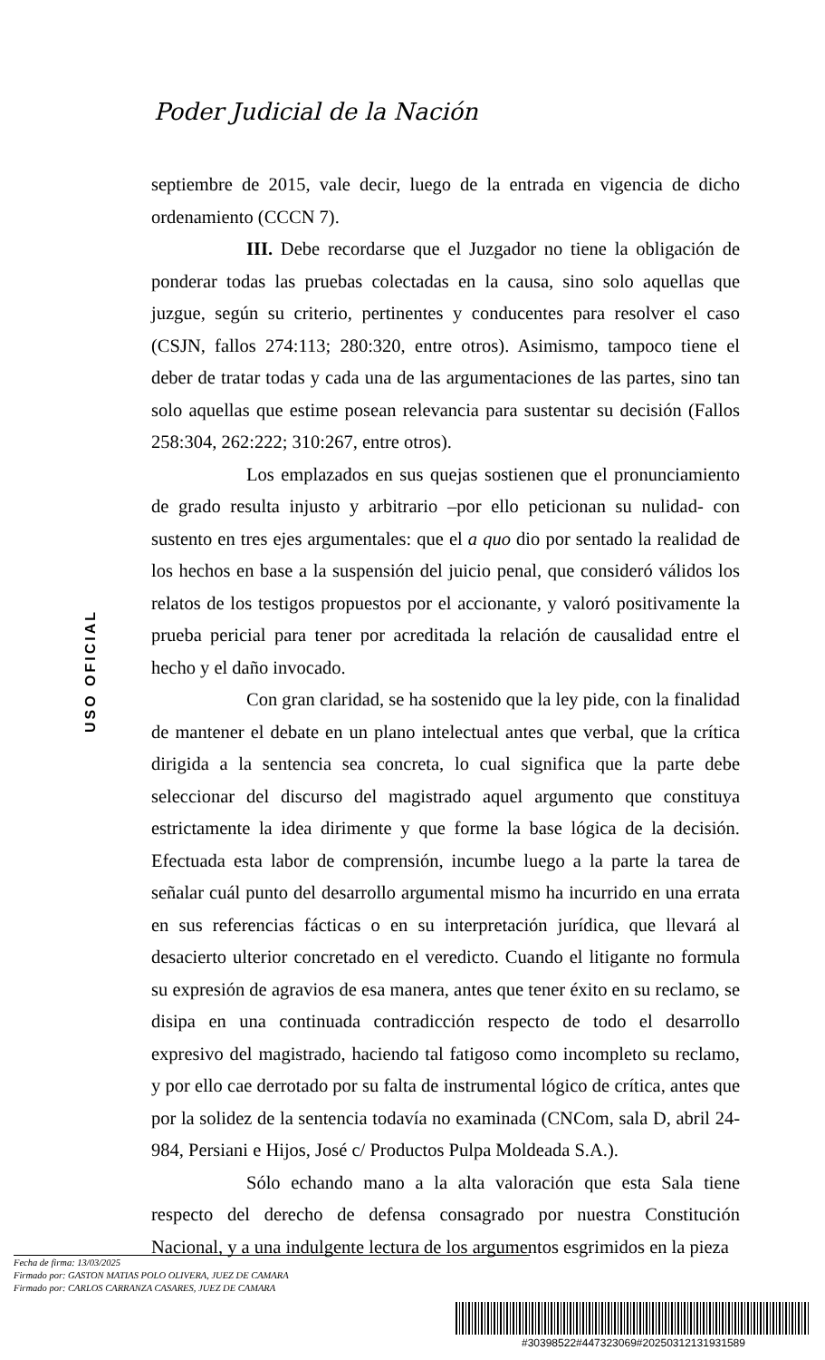Poder Judicial de la Nación
USO OFICIAL
septiembre de 2015, vale decir, luego de la entrada en vigencia de dicho ordenamiento (CCCN 7).
III. Debe recordarse que el Juzgador no tiene la obligación de ponderar todas las pruebas colectadas en la causa, sino solo aquellas que juzgue, según su criterio, pertinentes y conducentes para resolver el caso (CSJN, fallos 274:113; 280:320, entre otros). Asimismo, tampoco tiene el deber de tratar todas y cada una de las argumentaciones de las partes, sino tan solo aquellas que estime posean relevancia para sustentar su decisión (Fallos 258:304, 262:222; 310:267, entre otros).
Los emplazados en sus quejas sostienen que el pronunciamiento de grado resulta injusto y arbitrario –por ello peticionan su nulidad- con sustento en tres ejes argumentales: que el a quo dio por sentado la realidad de los hechos en base a la suspensión del juicio penal, que consideró válidos los relatos de los testigos propuestos por el accionante, y valoró positivamente la prueba pericial para tener por acreditada la relación de causalidad entre el hecho y el daño invocado.
Con gran claridad, se ha sostenido que la ley pide, con la finalidad de mantener el debate en un plano intelectual antes que verbal, que la crítica dirigida a la sentencia sea concreta, lo cual significa que la parte debe seleccionar del discurso del magistrado aquel argumento que constituya estrictamente la idea dirimente y que forme la base lógica de la decisión. Efectuada esta labor de comprensión, incumbe luego a la parte la tarea de señalar cuál punto del desarrollo argumental mismo ha incurrido en una errata en sus referencias fácticas o en su interpretación jurídica, que llevará al desacierto ulterior concretado en el veredicto. Cuando el litigante no formula su expresión de agravios de esa manera, antes que tener éxito en su reclamo, se disipa en una continuada contradicción respecto de todo el desarrollo expresivo del magistrado, haciendo tal fatigoso como incompleto su reclamo, y por ello cae derrotado por su falta de instrumental lógico de crítica, antes que por la solidez de la sentencia todavía no examinada (CNCom, sala D, abril 24-984, Persiani e Hijos, José c/ Productos Pulpa Moldeada S.A.).
Sólo echando mano a la alta valoración que esta Sala tiene respecto del derecho de defensa consagrado por nuestra Constitución Nacional, y a una indulgente lectura de los argumentos esgrimidos en la pieza
Fecha de firma: 13/03/2025
Firmado por: GASTON MATIAS POLO OLIVERA, JUEZ DE CAMARA
Firmado por: CARLOS CARRANZA CASARES, JUEZ DE CAMARA
#30398522#447323069#20250312131931589